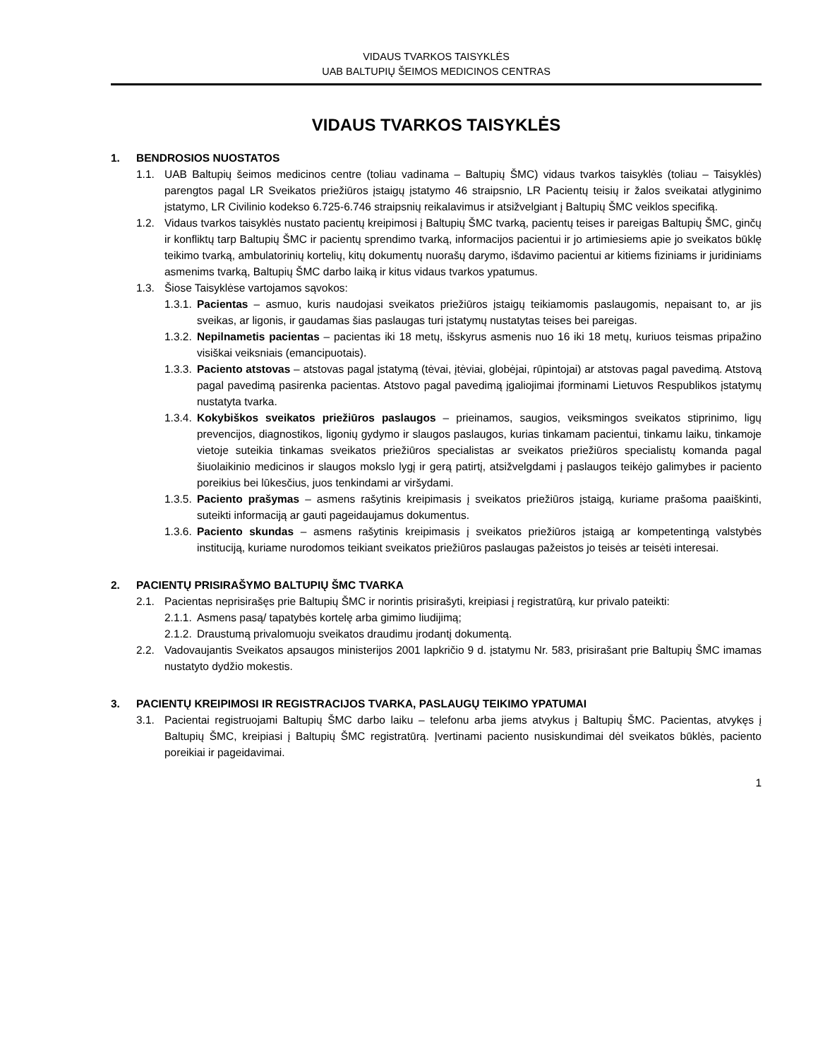VIDAUS TVARKOS TAISYKLĖS
UAB BALTUPIŲ ŠEIMOS MEDICINOS CENTRAS
VIDAUS TVARKOS TAISYKLĖS
1. BENDROSIOS NUOSTATOS
1.1. UAB Baltupių šeimos medicinos centre (toliau vadinama – Baltupių ŠMC) vidaus tvarkos taisyklės (toliau – Taisyklės) parengtos pagal LR Sveikatos priežiūros įstaigų įstatymo 46 straipsnio, LR Pacientų teisių ir žalos sveikatai atlyginimo įstatymo, LR Civilinio kodekso 6.725-6.746 straipsnių reikalavimus ir atsižvelgiant į Baltupių ŠMC veiklos specifiką.
1.2. Vidaus tvarkos taisyklės nustato pacientų kreipimosi į Baltupių ŠMC tvarką, pacientų teises ir pareigas Baltupių ŠMC, ginčų ir konfliktų tarp Baltupių ŠMC ir pacientų sprendimo tvarką, informacijos pacientui ir jo artimiesiems apie jo sveikatos būklę teikimo tvarką, ambulatorinių kortelių, kitų dokumentų nuorašų darymo, išdavimo pacientui ar kitiems fiziniams ir juridiniams asmenims tvarką, Baltupių ŠMC darbo laiką ir kitus vidaus tvarkos ypatumus.
1.3. Šiose Taisyklėse vartojamos sąvokos:
1.3.1. Pacientas – asmuo, kuris naudojasi sveikatos priežiūros įstaigų teikiamomis paslaugomis, nepaisant to, ar jis sveikas, ar ligonis, ir gaudamas šias paslaugas turi įstatymų nustatytas teises bei pareigas.
1.3.2. Nepilnametis pacientas – pacientas iki 18 metų, išskyrus asmenis nuo 16 iki 18 metų, kuriuos teismas pripažino visiškai veiksniais (emancipuotais).
1.3.3. Paciento atstovas – atstovas pagal įstatymą (tėvai, įtėviai, globėjai, rūpintojai) ar atstovas pagal pavedimą. Atstovą pagal pavedimą pasirenka pacientas. Atstovo pagal pavedimą įgaliojimai įforminami Lietuvos Respublikos įstatymų nustatyta tvarka.
1.3.4. Kokybiškos sveikatos priežiūros paslaugos – prieinamos, saugios, veiksmingos sveikatos stiprinimo, ligų prevencijos, diagnostikos, ligonių gydymo ir slaugos paslaugos, kurias tinkamam pacientui, tinkamu laiku, tinkamoje vietoje suteikia tinkamas sveikatos priežiūros specialistas ar sveikatos priežiūros specialistų komanda pagal šiuolaikinio medicinos ir slaugos mokslo lygį ir gerą patirtį, atsižvelgdami į paslaugos teikėjo galimybes ir paciento poreikius bei lūkesčius, juos tenkindami ar viršydami.
1.3.5. Paciento prašymas – asmens rašytinis kreipimasis į sveikatos priežiūros įstaigą, kuriame prašoma paaiškinti, suteikti informaciją ar gauti pageidaujamus dokumentus.
1.3.6. Paciento skundas – asmens rašytinis kreipimasis į sveikatos priežiūros įstaigą ar kompetentingą valstybės instituciją, kuriame nurodomos teikiant sveikatos priežiūros paslaugas pažeistos jo teisės ar teisėti interesai.
2. PACIENTŲ PRISIRAŠYMO BALTUPIŲ ŠMC TVARKA
2.1. Pacientas neprisirašęs prie Baltupių ŠMC ir norintis prisirašyti, kreipiasi į registratūrą, kur privalo pateikti:
2.1.1. Asmens pasą/ tapatybės kortelę arba gimimo liudijimą;
2.1.2. Draustumą privalomuoju sveikatos draudimu įrodantį dokumentą.
2.2. Vadovaujantis Sveikatos apsaugos ministerijos 2001 lapkričio 9 d. įstatymu Nr. 583, prisirašant prie Baltupių ŠMC imamas nustatyto dydžio mokestis.
3. PACIENTŲ KREIPIMOSI IR REGISTRACIJOS TVARKA, PASLAUGŲ TEIKIMO YPATUMAI
3.1. Pacientai registruojami Baltupių ŠMC darbo laiku – telefonu arba jiems atvykus į Baltupių ŠMC. Pacientas, atvykęs į Baltupių ŠMC, kreipiasi į Baltupių ŠMC registratūrą. Įvertinami paciento nusiskundimai dėl sveikatos būklės, paciento poreikiai ir pageidavimai.
1